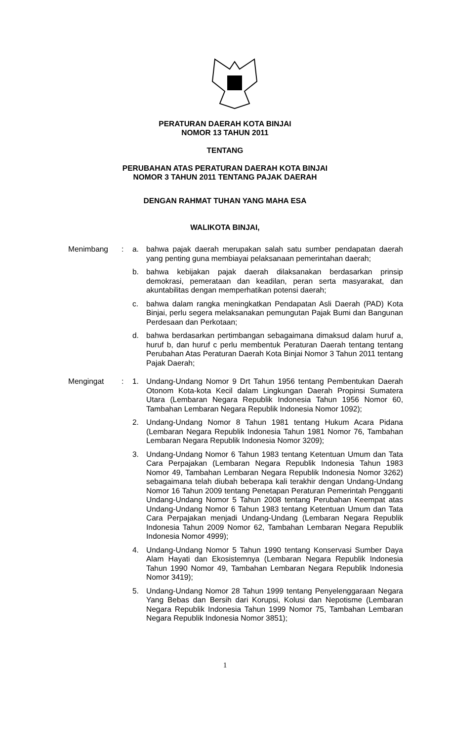PERATURAN DAERAH KOTA BINJAI
NOMOR 13 TAHUN 2011
TENTANG
PERUBAHAN ATAS PERATURAN DAERAH KOTA BINJAI
NOMOR 3 TAHUN 2011 TENTANG PAJAK DAERAH
DENGAN RAHMAT TUHAN YANG MAHA ESA
WALIKOTA BINJAI,
Menimbang :
a. bahwa pajak daerah merupakan salah satu sumber pendapatan daerah yang penting guna membiayai pelaksanaan pemerintahan daerah;
b. bahwa kebijakan pajak daerah dilaksanakan berdasarkan prinsip demokrasi, pemerataan dan keadilan, peran serta masyarakat, dan akuntabilitas dengan memperhatikan potensi daerah;
c. bahwa dalam rangka meningkatkan Pendapatan Asli Daerah (PAD) Kota Binjai, perlu segera melaksanakan pemungutan Pajak Bumi dan Bangunan Perdesaan dan Perkotaan;
d. bahwa berdasarkan pertimbangan sebagaimana dimaksud dalam huruf a, huruf b, dan huruf c perlu membentuk Peraturan Daerah tentang tentang Perubahan Atas Peraturan Daerah Kota Binjai Nomor 3 Tahun 2011 tentang Pajak Daerah;
Mengingat :
1. Undang-Undang Nomor 9 Drt Tahun 1956 tentang Pembentukan Daerah Otonom Kota-kota Kecil dalam Lingkungan Daerah Propinsi Sumatera Utara (Lembaran Negara Republik Indonesia Tahun 1956 Nomor 60, Tambahan Lembaran Negara Republik Indonesia Nomor 1092);
2. Undang-Undang Nomor 8 Tahun 1981 tentang Hukum Acara Pidana (Lembaran Negara Republik Indonesia Tahun 1981 Nomor 76, Tambahan Lembaran Negara Republik Indonesia Nomor 3209);
3. Undang-Undang Nomor 6 Tahun 1983 tentang Ketentuan Umum dan Tata Cara Perpajakan (Lembaran Negara Republik Indonesia Tahun 1983 Nomor 49, Tambahan Lembaran Negara Republik Indonesia Nomor 3262) sebagaimana telah diubah beberapa kali terakhir dengan Undang-Undang Nomor 16 Tahun 2009 tentang Penetapan Peraturan Pemerintah Pengganti Undang-Undang Nomor 5 Tahun 2008 tentang Perubahan Keempat atas Undang-Undang Nomor 6 Tahun 1983 tentang Ketentuan Umum dan Tata Cara Perpajakan menjadi Undang-Undang (Lembaran Negara Republik Indonesia Tahun 2009 Nomor 62, Tambahan Lembaran Negara Republik Indonesia Nomor 4999);
4. Undang-Undang Nomor 5 Tahun 1990 tentang Konservasi Sumber Daya Alam Hayati dan Ekosistemnya (Lembaran Negara Republik Indonesia Tahun 1990 Nomor 49, Tambahan Lembaran Negara Republik Indonesia Nomor 3419);
5. Undang-Undang Nomor 28 Tahun 1999 tentang Penyelenggaraan Negara Yang Bebas dan Bersih dari Korupsi, Kolusi dan Nepotisme (Lembaran Negara Republik Indonesia Tahun 1999 Nomor 75, Tambahan Lembaran Negara Republik Indonesia Nomor 3851);
1